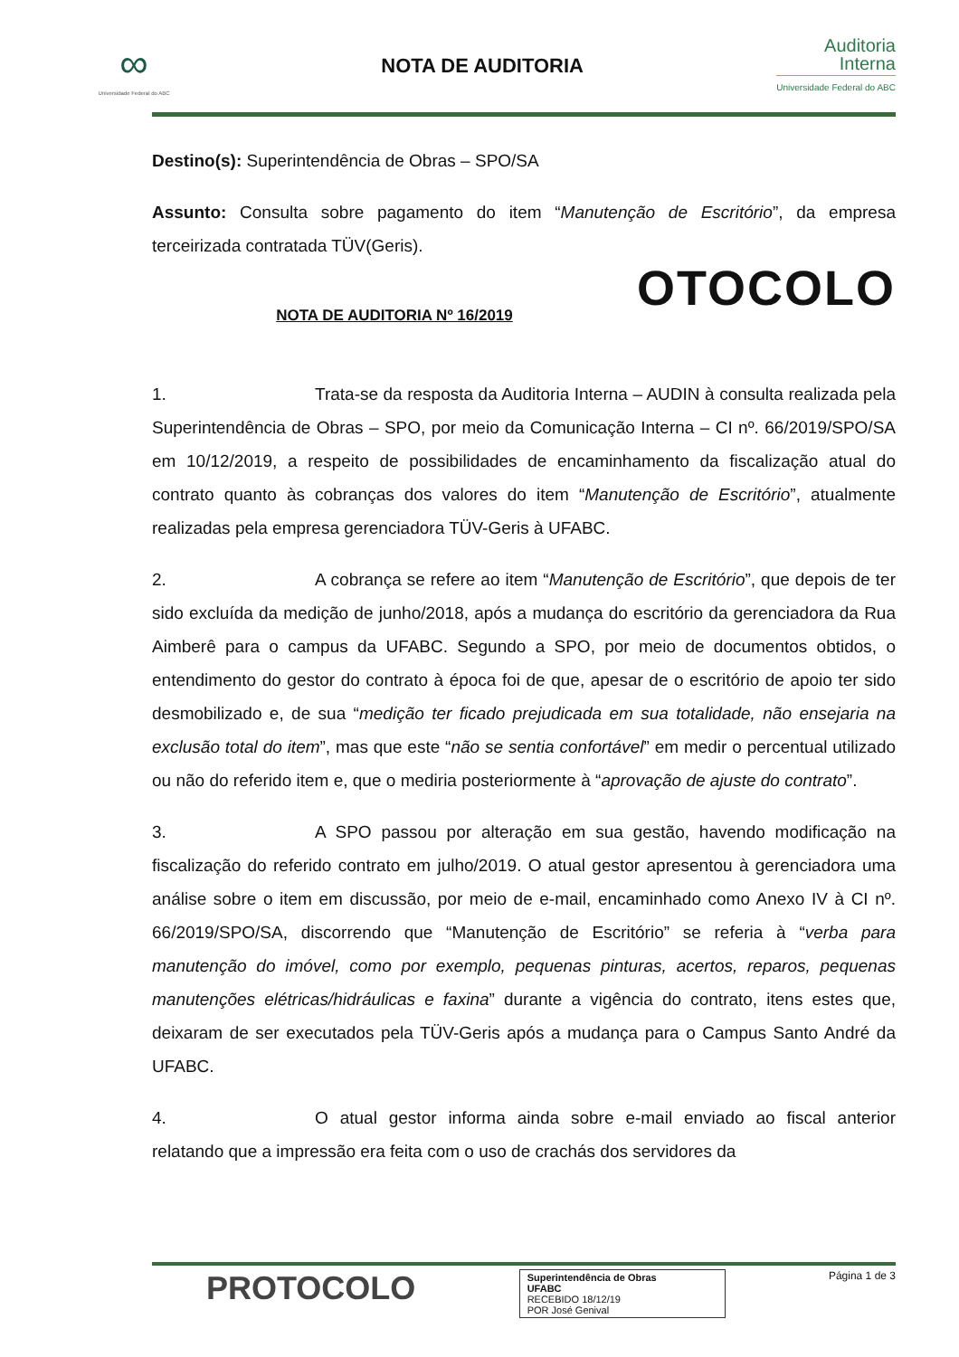∞
Universidade Federal do ABC
NOTA DE AUDITORIA
Auditoria
Interna
Universidade Federal do ABC
Destino(s): Superintendência de Obras – SPO/SA
Assunto: Consulta sobre pagamento do item “Manutenção de Escritório”, da empresa terceirizada contratada TÜV(Geris).
OTOCOLO
NOTA DE AUDITORIA Nº 16/2019
1. Trata-se da resposta da Auditoria Interna – AUDIN à consulta realizada pela Superintendência de Obras – SPO, por meio da Comunicação Interna – CI nº. 66/2019/SPO/SA em 10/12/2019, a respeito de possibilidades de encaminhamento da fiscalização atual do contrato quanto às cobranças dos valores do item “Manutenção de Escritório”, atualmente realizadas pela empresa gerenciadora TÜV-Geris à UFABC.
2. A cobrança se refere ao item “Manutenção de Escritório”, que depois de ter sido excluída da medição de junho/2018, após a mudança do escritório da gerenciadora da Rua Aimberê para o campus da UFABC. Segundo a SPO, por meio de documentos obtidos, o entendimento do gestor do contrato à época foi de que, apesar de o escritório de apoio ter sido desmobilizado e, de sua “medição ter ficado prejudicada em sua totalidade, não ensejaria na exclusão total do item”, mas que este “não se sentia confortável” em medir o percentual utilizado ou não do referido item e, que o mediria posteriormente à “aprovação de ajuste do contrato”.
3. A SPO passou por alteração em sua gestão, havendo modificação na fiscalização do referido contrato em julho/2019. O atual gestor apresentou à gerenciadora uma análise sobre o item em discussão, por meio de e-mail, encaminhado como Anexo IV à CI nº. 66/2019/SPO/SA, discorrendo que “Manutenção de Escritório” se referia à “verba para manutenção do imóvel, como por exemplo, pequenas pinturas, acertos, reparos, pequenas manutenções elétricas/hidráulicas e faxina” durante a vigência do contrato, itens estes que, deixaram de ser executados pela TÜV-Geris após a mudança para o Campus Santo André da UFABC.
4. O atual gestor informa ainda sobre e-mail enviado ao fiscal anterior relatando que a impressão era feita com o uso de crachás dos servidores da
PROTOCOLO
Superintendência de Obras
UFABC
RECEBIDO 18/12/19
POR José Genival
Página 1 de 3